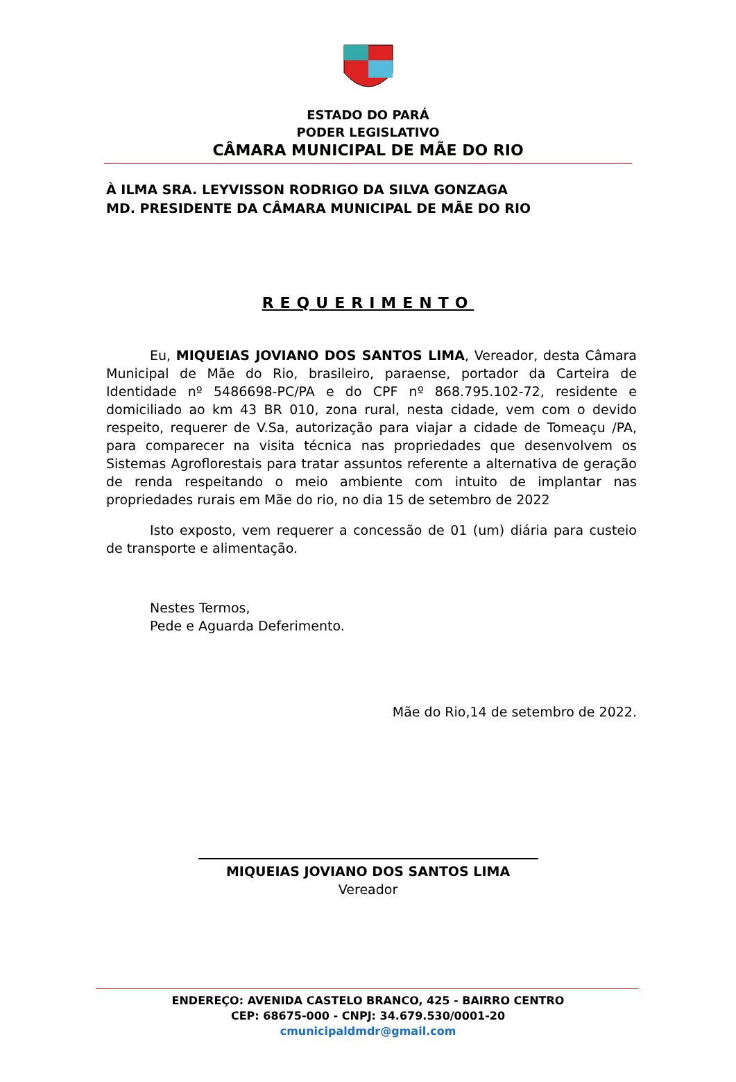ESTADO DO PARÁ
PODER LEGISLATIVO
CÂMARA MUNICIPAL DE MÃE DO RIO
À ILMA SRA. LEYVISSON RODRIGO DA SILVA GONZAGA
MD. PRESIDENTE DA CÂMARA MUNICIPAL DE MÃE DO RIO
REQUERIMENTO
Eu, MIQUEIAS JOVIANO DOS SANTOS LIMA, Vereador, desta Câmara Municipal de Mãe do Rio, brasileiro, paraense, portador da Carteira de Identidade nº 5486698-PC/PA e do CPF nº 868.795.102-72, residente e domiciliado ao km 43 BR 010, zona rural, nesta cidade, vem com o devido respeito, requerer de V.Sa, autorização para viajar a cidade de Tomeaçu /PA, para comparecer na visita técnica nas propriedades que desenvolvem os Sistemas Agroflorestais para tratar assuntos referente a alternativa de geração de renda respeitando o meio ambiente com intuito de implantar nas propriedades rurais em Mãe do rio, no dia 15 de setembro de 2022
Isto exposto, vem requerer a concessão de 01 (um) diária para custeio de transporte e alimentação.
Nestes Termos,
Pede e Aguarda Deferimento.
Mãe do Rio,14 de setembro de 2022.
MIQUEIAS JOVIANO DOS SANTOS LIMA
Vereador
ENDEREÇO: AVENIDA CASTELO BRANCO, 425 - BAIRRO CENTRO
CEP: 68675-000 - CNPJ: 34.679.530/0001-20
cmunicipaldmdr@gmail.com